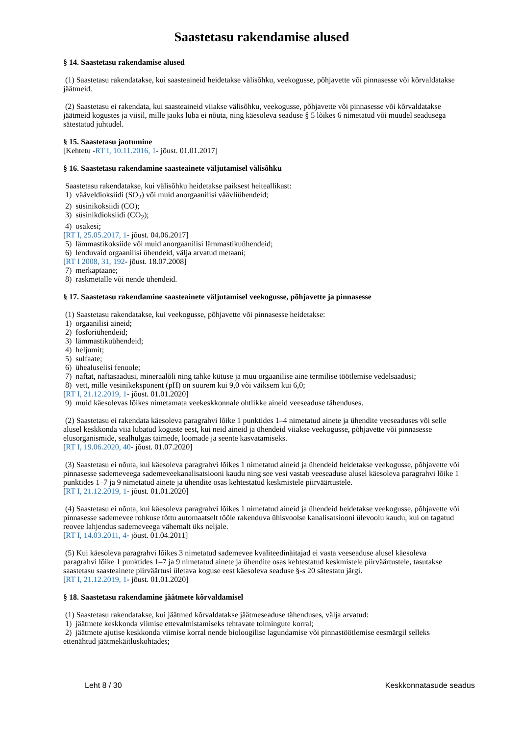Saastetasu rakendamise alused
§ 14. Saastetasu rakendamise alused
(1) Saastetasu rakendatakse, kui saasteaineid heidetakse välisõhku, veekogusse, põhjavette või pinnasesse või kõrvaldatakse jäätmeid.
(2) Saastetasu ei rakendata, kui saasteaineid viiakse välisõhku, veekogusse, põhjavette või pinnasesse või kõrvaldatakse jäätmeid kogustes ja viisil, mille jaoks luba ei nõuta, ning käesoleva seaduse § 5 lõikes 6 nimetatud või muudel seadusega sätestatud juhtudel.
§ 15. Saastetasu jaotumine
[Kehtetu -RT I, 10.11.2016, 1- jõust. 01.01.2017]
§ 16. Saastetasu rakendamine saasteainete väljutamisel välisõhku
Saastetasu rakendatakse, kui välisõhku heidetakse paiksest heiteallikast:
1) vääveldioksiidi (SO<sub>2</sub>) või muid anorgaanilisi väävliühendeid;
2) süsinikoksiidi (CO);
3) süsinikdioksiidi (CO<sub>2</sub>);
4) osakesi;
[RT I, 25.05.2017, 1- jõust. 04.06.2017]
5) lämmastikoksiide või muid anorgaanilisi lämmastikuühendeid;
6) lenduvaid orgaanilisi ühendeid, välja arvatud metaani;
[RT I 2008, 31, 192- jõust. 18.07.2008]
7) merkaptaane;
8) raskmetalle või nende ühendeid.
§ 17. Saastetasu rakendamine saasteainete väljutamisel veekogusse, põhjavette ja pinnasesse
(1) Saastetasu rakendatakse, kui veekogusse, põhjavette või pinnasesse heidetakse:
1) orgaanilisi aineid;
2) fosforiühendeid;
3) lämmastikuühendeid;
4) heljumit;
5) sulfaate;
6) ühealuselisi fenoole;
7) naftat, naftasaadusi, mineraalõli ning tahke kütuse ja muu orgaanilise aine termilise töötlemise vedelsaadusi;
8) vett, mille vesinikeksponent (pH) on suurem kui 9,0 või väiksem kui 6,0;
[RT I, 21.12.2019, 1- jõust. 01.01.2020]
9) muid käesolevas lõikes nimetamata veekeskkonnale ohtlikke aineid veeseaduse tähenduses.
(2) Saastetasu ei rakendata käesoleva paragrahvi lõike 1 punktides 1–4 nimetatud ainete ja ühendite veeseaduses või selle alusel keskkonda viia lubatud koguste eest, kui neid aineid ja ühendeid viiakse veekogusse, põhjavette või pinnasesse elusorganismide, sealhulgas taimede, loomade ja seente kasvatamiseks.
[RT I, 19.06.2020, 40- jõust. 01.07.2020]
(3) Saastetasu ei nõuta, kui käesoleva paragrahvi lõikes 1 nimetatud aineid ja ühendeid heidetakse veekogusse, põhjavette või pinnasesse sademeveega sademeveekanalisatsiooni kaudu ning see vesi vastab veeseaduse alusel käesoleva paragrahvi lõike 1 punktides 1–7 ja 9 nimetatud ainete ja ühendite osas kehtestatud keskmistele piirväärtustele.
[RT I, 21.12.2019, 1- jõust. 01.01.2020]
(4) Saastetasu ei nõuta, kui käesoleva paragrahvi lõikes 1 nimetatud aineid ja ühendeid heidetakse veekogusse, põhjavette või pinnasesse sademevee rohkuse tõttu automaatselt tööle rakenduva ühisvoolse kanalisatsiooni ülevoolu kaudu, kui on tagatud reovee lahjendus sademeveega vähemalt üks neljale.
[RT I, 14.03.2011, 4- jõust. 01.04.2011]
(5) Kui käesoleva paragrahvi lõikes 3 nimetatud sademevee kvaliteedinäitajad ei vasta veeseaduse alusel käesoleva paragrahvi lõike 1 punktides 1–7 ja 9 nimetatud ainete ja ühendite osas kehtestatud keskmistele piirväärtustele, tasutakse saastetasu saasteainete piirväärtusi ületava koguse eest käesoleva seaduse §-s 20 sätestatu järgi.
[RT I, 21.12.2019, 1- jõust. 01.01.2020]
§ 18. Saastetasu rakendamine jäätmete kõrvaldamisel
(1) Saastetasu rakendatakse, kui jäätmed kõrvaldatakse jäätmeseaduse tähenduses, välja arvatud:
1) jäätmete keskkonda viimise ettevalmistamiseks tehtavate toimingute korral;
2) jäätmete ajutise keskkonda viimise korral nende bioloogilise lagundamise või pinnastöötlemise eesmärgil selleks ettenähtud jäätmekäitluskohtades;
Leht 8 / 30 Keskkonnatasude seadus